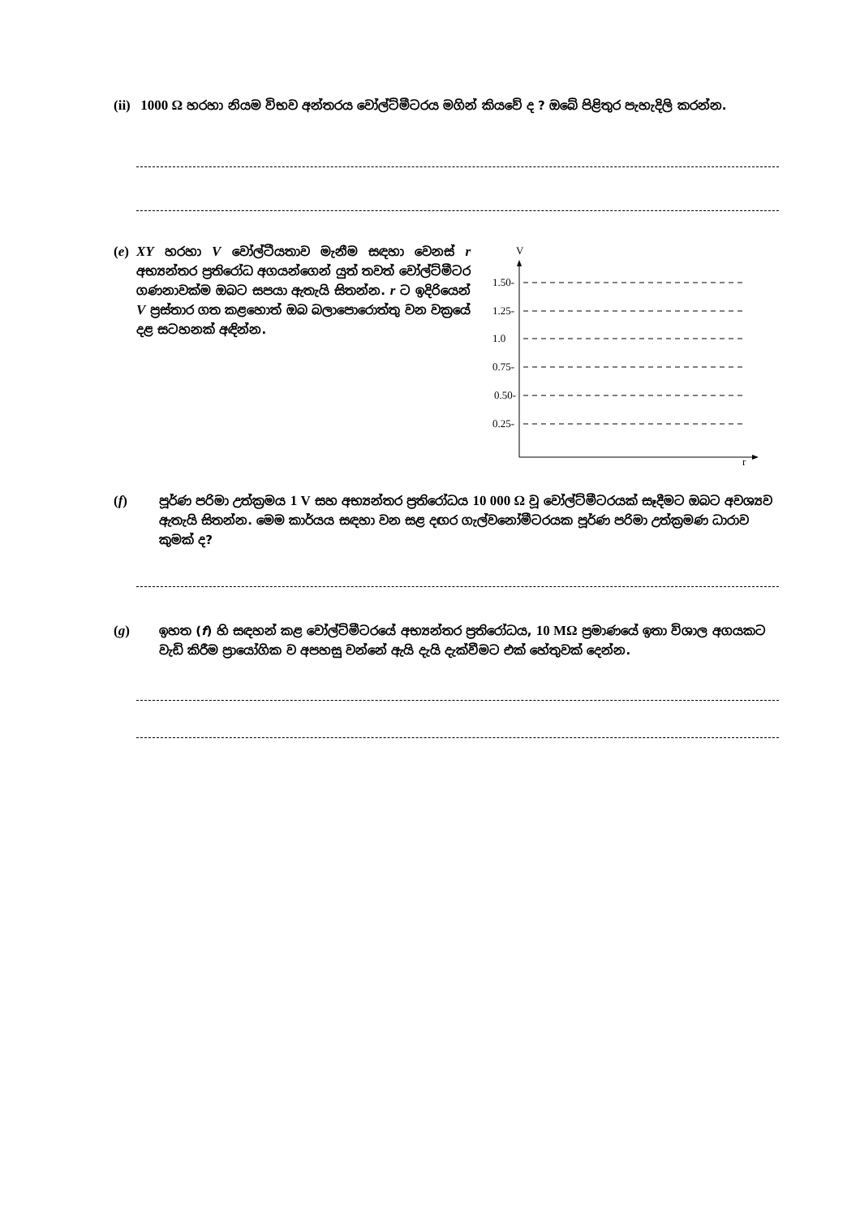(ii) 1000 Ω හරහා නියම විභව අන්තරය වෝල්ට්මීටරය මගින් කියවේ ද ? ඔබේ පිළිතුර පැහැදිලි කරන්න.
(e)
XY හරහා V වෝල්ටීයතාව මැනීම සඳහා වෙනස් r අභ්‍යන්තර ප්‍රතිරෝධ අගයන්ගෙන් යුත් තවත් වෝල්ට්මීටර ගණනාවක්ම ඔබට සපයා ඇතැයි සිතන්න. r ට ඉදිරියෙන් V ප්‍රස්තාර ගත කළහොත් ඔබ බලාපොරොත්තු වන වක්‍රයේ දළ සටහනක් අඳින්න.
V
r
1.50-
1.25-
1.0
0.75-
0.50-
0.25-
(f)
පූර්ණ පරිමා උත්ක්‍රමය 1 V සහ අභ්‍යන්තර ප්‍රතිරෝධය 10 000 Ω වූ වෝල්ට්මීටරයක් සෑදීමට ඔබට අවශ්‍යව ඇතැයි සිතන්න. මෙම කාර්යය සඳහා වන සළ දඟර ගැල්වනෝමීටරයක පූර්ණ පරිමා උත්ක්‍රමණ ධාරාව කුමක් ද?
(g)
ඉහත (f) හි සඳහන් කළ වෝල්ට්මීටරයේ අභ්‍යන්තර ප්‍රතිරෝධය, 10 MΩ ප්‍රමාණයේ ඉතා විශාල අගයකට වැඩි කිරීම ප්‍රායෝගික ව අපහසු වන්නේ ඇයි දැයි දැක්වීමට එක් හේතුවක් දෙන්න.